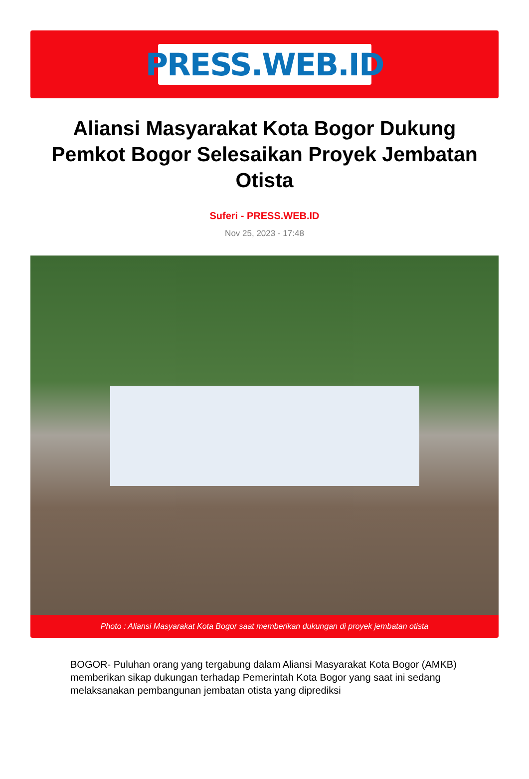PRESS.WEB.ID
Aliansi Masyarakat Kota Bogor Dukung Pemkot Bogor Selesaikan Proyek Jembatan Otista
Suferi - PRESS.WEB.ID
Nov 25, 2023 - 17:48
Photo : Aliansi Masyarakat Kota Bogor saat memberikan dukungan di proyek jembatan otista
BOGOR- Puluhan orang yang tergabung dalam Aliansi Masyarakat Kota Bogor (AMKB) memberikan sikap dukungan terhadap Pemerintah Kota Bogor yang saat ini sedang melaksanakan pembangunan jembatan otista yang diprediksi